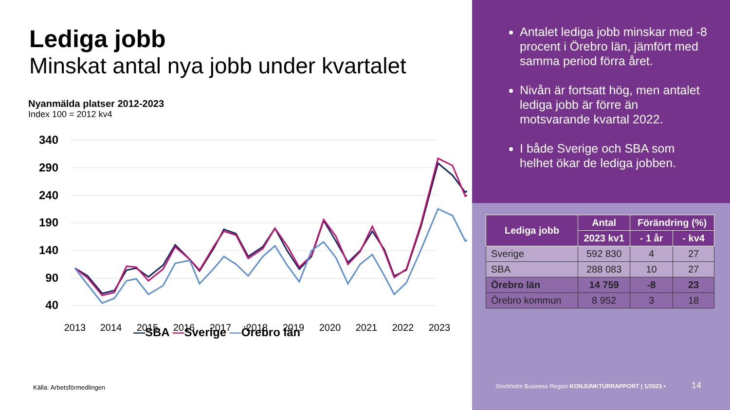Lediga jobb
Minskat antal nya jobb under kvartalet
Nyanmälda platser 2012-2023
Index 100 = 2012 kv4
340
290
240
190
140
90
40
2013
2014
2015
2016
2017
2018
2019
2020
2021
2022
2023
—SBA —Sverige —Örebro län
Källa: Arbetsförmedlingen
Antalet lediga jobb minskar med -8 procent i Örebro län, jämfört med samma period förra året.
Nivån är fortsatt hög, men antalet lediga jobb är förre än motsvarande kvartal 2022.
I både Sverige och SBA som helhet ökar de lediga jobben.
| Lediga jobb | Antal | Förändring (%) | |
| --- | --- | --- | --- |
| | 2023 kv1 | - 1 år | - kv4 |
| Sverige | 592 830 | 4 | 27 |
| SBA | 288 083 | 10 | 27 |
| Örebro län | 14 759 | -8 | 23 |
| Örebro kommun | 8 952 | 3 | 18 |
Stockholm Business Region KONJUNKTURRAPPORT | 1/2023 • 14